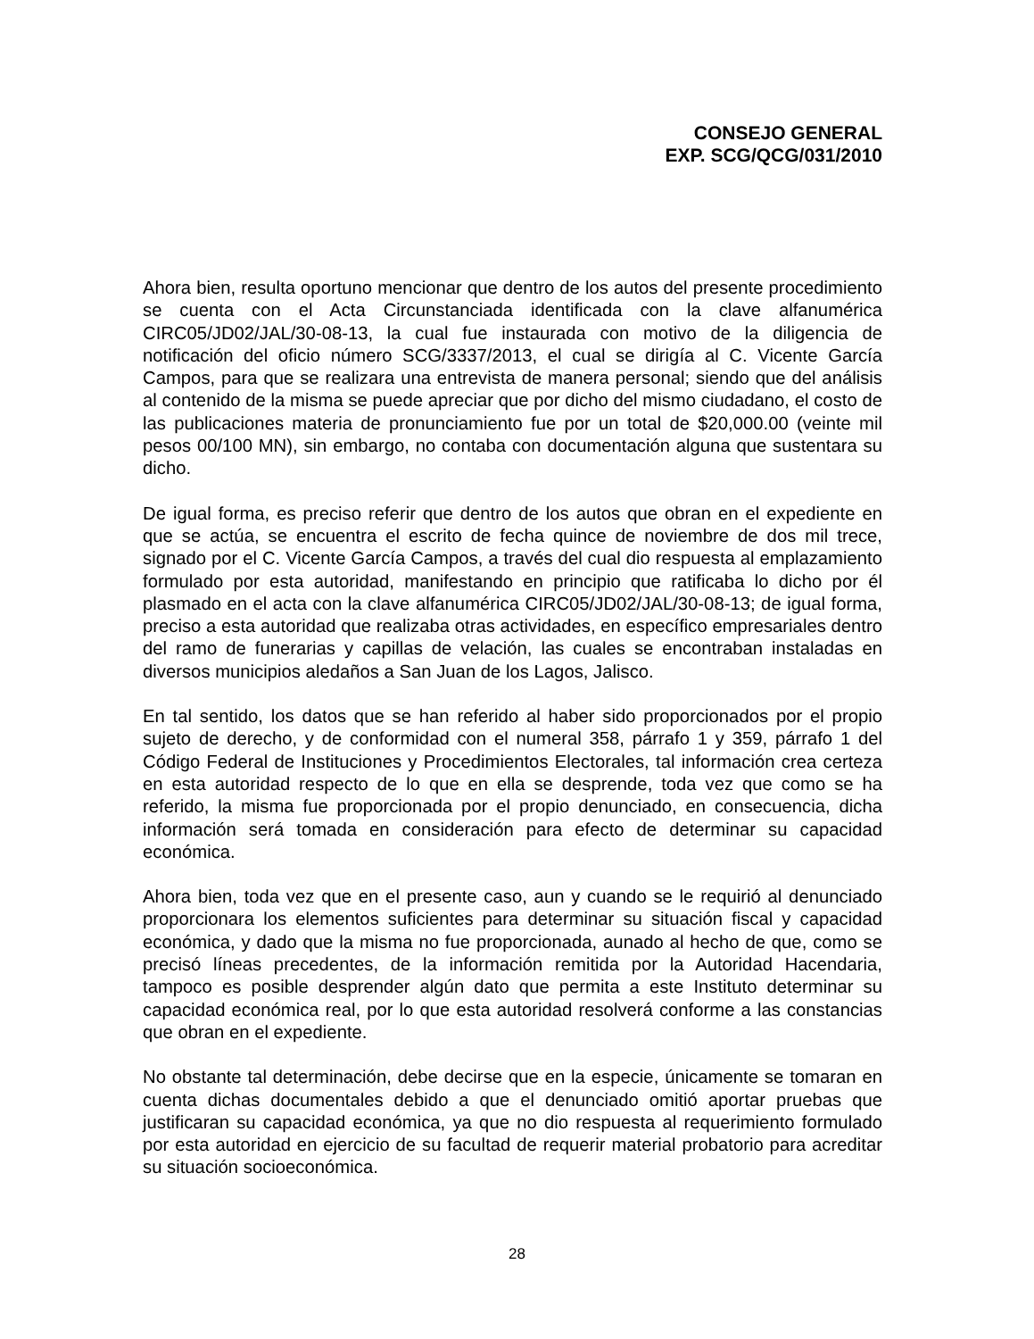CONSEJO GENERAL
EXP. SCG/QCG/031/2010
Ahora bien, resulta oportuno mencionar que dentro de los autos del presente procedimiento se cuenta con el Acta Circunstanciada identificada con la clave alfanumérica CIRC05/JD02/JAL/30-08-13, la cual fue instaurada con motivo de la diligencia de notificación del oficio número SCG/3337/2013, el cual se dirigía al C. Vicente García Campos, para que se realizara una entrevista de manera personal; siendo que del análisis al contenido de la misma se puede apreciar que por dicho del mismo ciudadano, el costo de las publicaciones materia de pronunciamiento fue por un total de $20,000.00 (veinte mil pesos 00/100 MN), sin embargo, no contaba con documentación alguna que sustentara su dicho.
De igual forma, es preciso referir que dentro de los autos que obran en el expediente en que se actúa, se encuentra el escrito de fecha quince de noviembre de dos mil trece, signado por el C. Vicente García Campos, a través del cual dio respuesta al emplazamiento formulado por esta autoridad, manifestando en principio que ratificaba lo dicho por él plasmado en el acta con la clave alfanumérica CIRC05/JD02/JAL/30-08-13; de igual forma, preciso a esta autoridad que realizaba otras actividades, en específico empresariales dentro del ramo de funerarias y capillas de velación, las cuales se encontraban instaladas en diversos municipios aledaños a San Juan de los Lagos, Jalisco.
En tal sentido, los datos que se han referido al haber sido proporcionados por el propio sujeto de derecho, y de conformidad con el numeral 358, párrafo 1 y 359, párrafo 1 del Código Federal de Instituciones y Procedimientos Electorales, tal información crea certeza en esta autoridad respecto de lo que en ella se desprende, toda vez que como se ha referido, la misma fue proporcionada por el propio denunciado, en consecuencia, dicha información será tomada en consideración para efecto de determinar su capacidad económica.
Ahora bien, toda vez que en el presente caso, aun y cuando se le requirió al denunciado proporcionara los elementos suficientes para determinar su situación fiscal y capacidad económica, y dado que la misma no fue proporcionada, aunado al hecho de que, como se precisó líneas precedentes, de la información remitida por la Autoridad Hacendaria, tampoco es posible desprender algún dato que permita a este Instituto determinar su capacidad económica real, por lo que esta autoridad resolverá conforme a las constancias que obran en el expediente.
No obstante tal determinación, debe decirse que en la especie, únicamente se tomaran en cuenta dichas documentales debido a que el denunciado omitió aportar pruebas que justificaran su capacidad económica, ya que no dio respuesta al requerimiento formulado por esta autoridad en ejercicio de su facultad de requerir material probatorio para acreditar su situación socioeconómica.
28